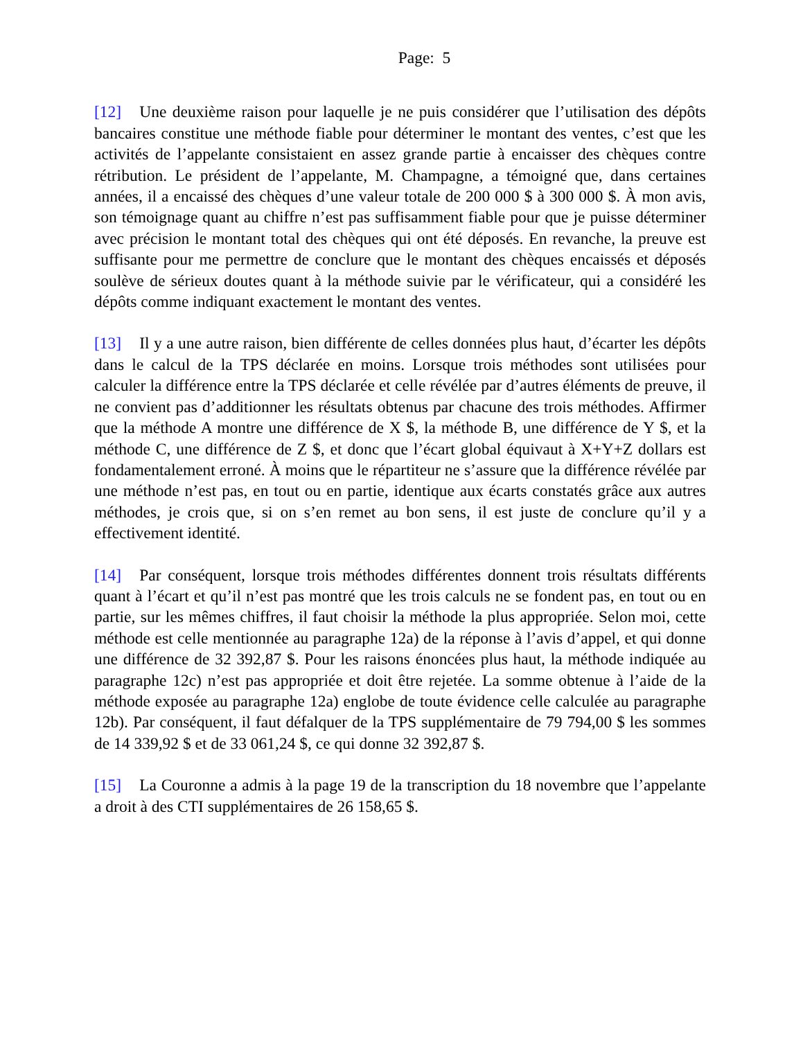Page: 5
[12] Une deuxième raison pour laquelle je ne puis considérer que l’utilisation des dépôts bancaires constitue une méthode fiable pour déterminer le montant des ventes, c’est que les activités de l’appelante consistaient en assez grande partie à encaisser des chèques contre rétribution. Le président de l’appelante, M. Champagne, a témoigné que, dans certaines années, il a encaissé des chèques d’une valeur totale de 200 000 $ à 300 000 $. À mon avis, son témoignage quant au chiffre n’est pas suffisamment fiable pour que je puisse déterminer avec précision le montant total des chèques qui ont été déposés. En revanche, la preuve est suffisante pour me permettre de conclure que le montant des chèques encaissés et déposés soulève de sérieux doutes quant à la méthode suivie par le vérificateur, qui a considéré les dépôts comme indiquant exactement le montant des ventes.
[13] Il y a une autre raison, bien différente de celles données plus haut, d’écarter les dépôts dans le calcul de la TPS déclarée en moins. Lorsque trois méthodes sont utilisées pour calculer la différence entre la TPS déclarée et celle révélée par d’autres éléments de preuve, il ne convient pas d’additionner les résultats obtenus par chacune des trois méthodes. Affirmer que la méthode A montre une différence de X $, la méthode B, une différence de Y $, et la méthode C, une différence de Z $, et donc que l’écart global équivaut à X+Y+Z dollars est fondamentalement erroné. À moins que le répartiteur ne s’assure que la différence révélée par une méthode n’est pas, en tout ou en partie, identique aux écarts constatés grâce aux autres méthodes, je crois que, si on s’en remet au bon sens, il est juste de conclure qu’il y a effectivement identité.
[14] Par conséquent, lorsque trois méthodes différentes donnent trois résultats différents quant à l’écart et qu’il n’est pas montré que les trois calculs ne se fondent pas, en tout ou en partie, sur les mêmes chiffres, il faut choisir la méthode la plus appropriée. Selon moi, cette méthode est celle mentionnée au paragraphe 12a) de la réponse à l’avis d’appel, et qui donne une différence de 32 392,87 $. Pour les raisons énoncées plus haut, la méthode indiquée au paragraphe 12c) n’est pas appropriée et doit être rejetée. La somme obtenue à l’aide de la méthode exposée au paragraphe 12a) englobe de toute évidence celle calculée au paragraphe 12b). Par conséquent, il faut défalquer de la TPS supplémentaire de 79 794,00 $ les sommes de 14 339,92 $ et de 33 061,24 $, ce qui donne 32 392,87 $.
[15] La Couronne a admis à la page 19 de la transcription du 18 novembre que l’appelante a droit à des CTI supplémentaires de 26 158,65 $.